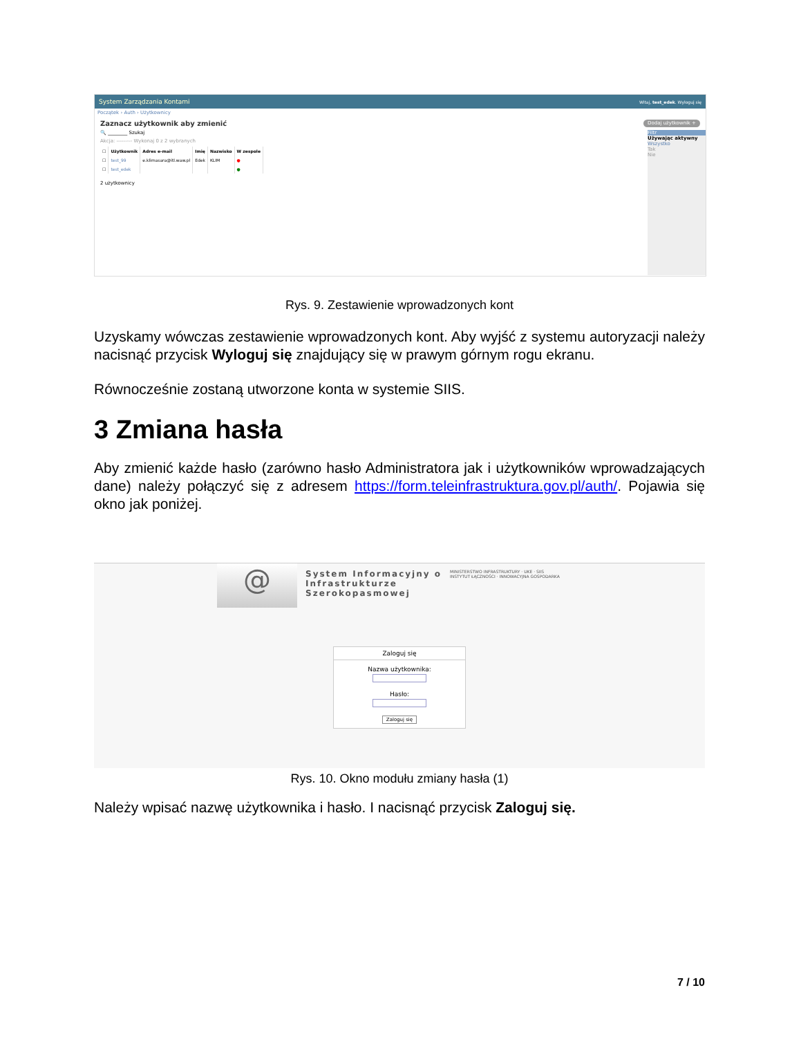System Zarządzania Kontami Witaj, test_edek. Wyloguj się
Początek › Auth › Użytkownicy
Zaznacz użytkownik aby zmienić Dodaj użytkownik +
🔍 ________ Szukaj
Akcja: --------- Wykonaj 0 z 2 wybranych
| ☐ | Użytkownik | Adres e-mail | Imię | Nazwisko | W zespole |
| --- | --- | --- | --- | --- | --- |
| ☐ | test_99 | e.klimasara@itl.waw.pl | Edek | KLIM | ● |
| ☐ | test_edek | | | | ● |
2 użytkownicy
Filtr
Używając aktywny
Wszystko
Tak
Nie
Rys. 9. Zestawienie wprowadzonych kont
Uzyskamy wówczas zestawienie wprowadzonych kont. Aby wyjść z systemu autoryzacji należy nacisnąć przycisk Wyloguj się znajdujący się w prawym górnym rogu ekranu.
Równocześnie zostaną utworzone konta w systemie SIIS.
3 Zmiana hasła
Aby zmienić każde hasło (zarówno hasło Administratora jak i użytkowników wprowadzających dane) należy połączyć się z adresem https://form.teleinfrastruktura.gov.pl/auth/. Pojawia się okno jak poniżej.
@
System Informacyjny o
Infrastrukturze
Szerokopasmowej
MINISTERSTWO INFRASTRUKTURY · UKE · SIIS
INSTYTUT ŁĄCZNOŚCI · INNOWACYJNA GOSPODARKA
Zaloguj się
Nazwa użytkownika:
Hasło:
Zaloguj się
Rys. 10. Okno modułu zmiany hasła (1)
Należy wpisać nazwę użytkownika i hasło. I nacisnąć przycisk Zaloguj się.
7 / 10